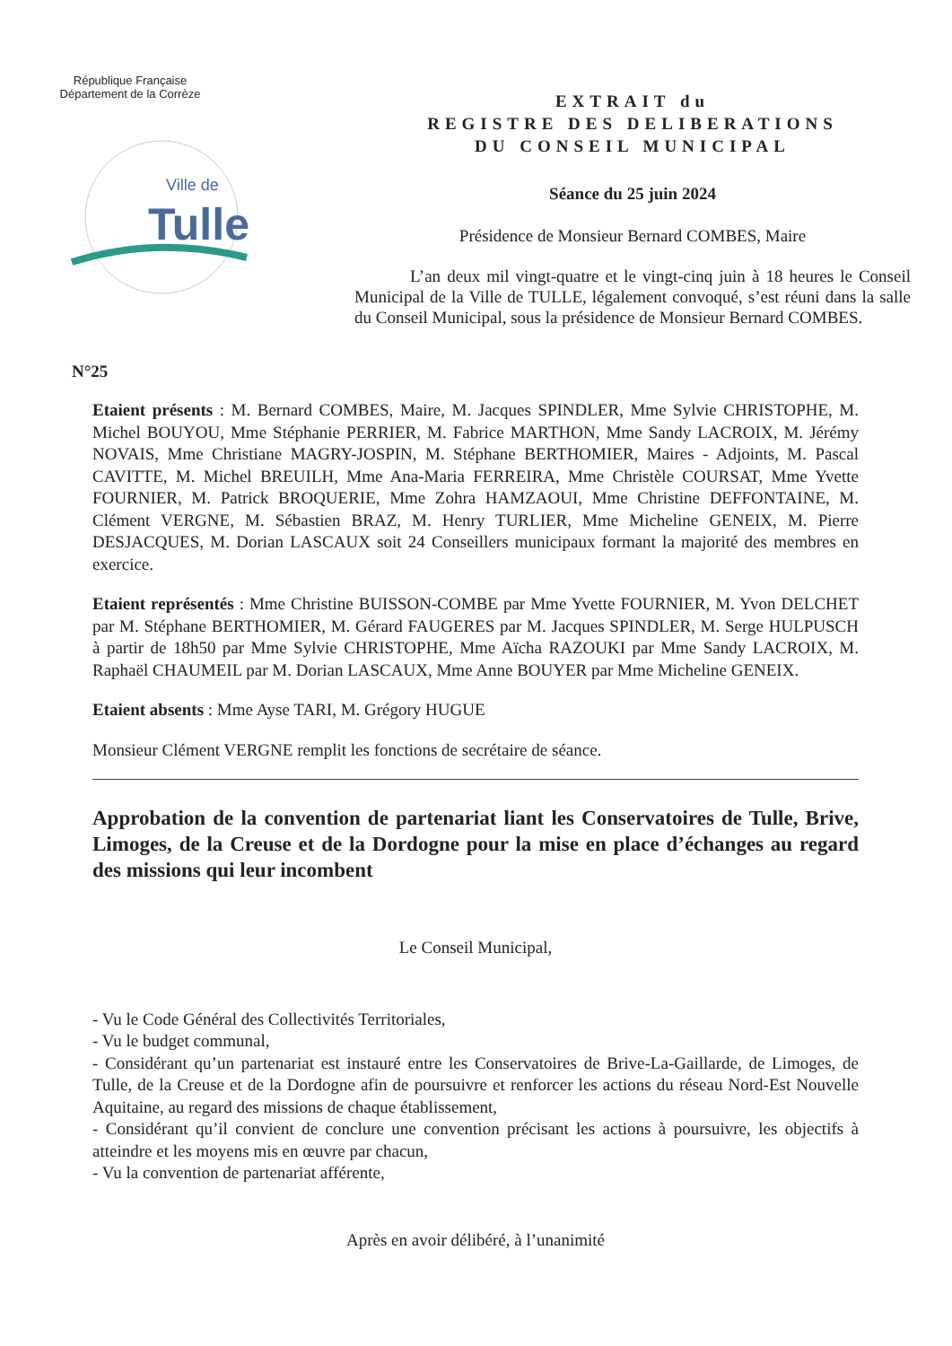République Française
Département de la Corrèze
Ville de
Tulle
EXTRAIT du
REGISTRE DES DELIBERATIONS
DU CONSEIL MUNICIPAL
Séance du 25 juin 2024
Présidence de Monsieur Bernard COMBES, Maire
L’an deux mil vingt-quatre et le vingt-cinq juin à 18 heures le Conseil Municipal de la Ville de TULLE, légalement convoqué, s’est réuni dans la salle du Conseil Municipal, sous la présidence de Monsieur Bernard COMBES.
N°25
Etaient présents : M. Bernard COMBES, Maire, M. Jacques SPINDLER, Mme Sylvie CHRISTOPHE, M. Michel BOUYOU, Mme Stéphanie PERRIER, M. Fabrice MARTHON, Mme Sandy LACROIX, M. Jérémy NOVAIS, Mme Christiane MAGRY-JOSPIN, M. Stéphane BERTHOMIER, Maires - Adjoints, M. Pascal CAVITTE, M. Michel BREUILH, Mme Ana-Maria FERREIRA, Mme Christèle COURSAT, Mme Yvette FOURNIER, M. Patrick BROQUERIE, Mme Zohra HAMZAOUI, Mme Christine DEFFONTAINE, M. Clément VERGNE, M. Sébastien BRAZ, M. Henry TURLIER, Mme Micheline GENEIX, M. Pierre DESJACQUES, M. Dorian LASCAUX soit 24 Conseillers municipaux formant la majorité des membres en exercice.
Etaient représentés : Mme Christine BUISSON-COMBE par Mme Yvette FOURNIER, M. Yvon DELCHET par M. Stéphane BERTHOMIER, M. Gérard FAUGERES par M. Jacques SPINDLER, M. Serge HULPUSCH à partir de 18h50 par Mme Sylvie CHRISTOPHE, Mme Aïcha RAZOUKI par Mme Sandy LACROIX, M. Raphaël CHAUMEIL par M. Dorian LASCAUX, Mme Anne BOUYER par Mme Micheline GENEIX.
Etaient absents : Mme Ayse TARI, M. Grégory HUGUE
Monsieur Clément VERGNE remplit les fonctions de secrétaire de séance.
Approbation de la convention de partenariat liant les Conservatoires de Tulle, Brive, Limoges, de la Creuse et de la Dordogne pour la mise en place d’échanges au regard des missions qui leur incombent
Le Conseil Municipal,
- Vu le Code Général des Collectivités Territoriales,
- Vu le budget communal,
- Considérant qu’un partenariat est instauré entre les Conservatoires de Brive-La-Gaillarde, de Limoges, de Tulle, de la Creuse et de la Dordogne afin de poursuivre et renforcer les actions du réseau Nord-Est Nouvelle Aquitaine, au regard des missions de chaque établissement,
- Considérant qu’il convient de conclure une convention précisant les actions à poursuivre, les objectifs à atteindre et les moyens mis en œuvre par chacun,
- Vu la convention de partenariat afférente,
Après en avoir délibéré, à l’unanimité